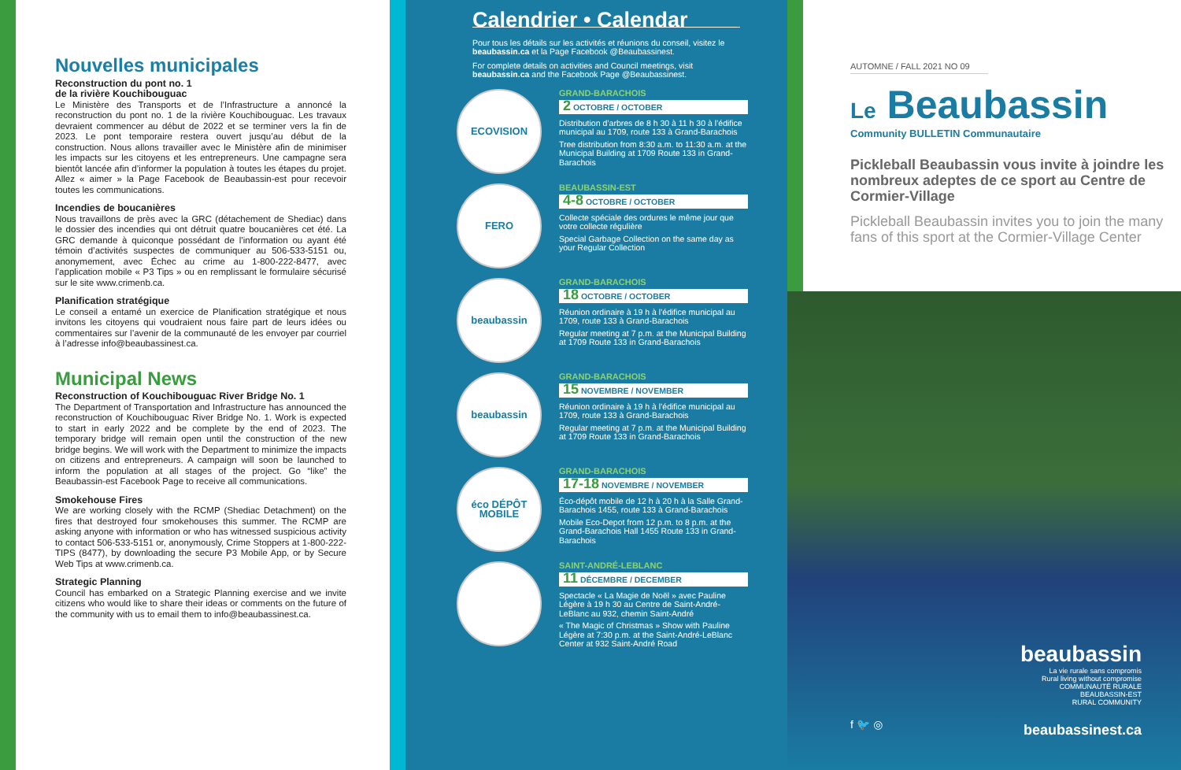Nouvelles municipales
Reconstruction du pont no. 1
de la rivière Kouchibouguac
Le Ministère des Transports et de l’Infrastructure a annoncé la reconstruction du pont no. 1 de la rivière Kouchibouguac. Les travaux devraient commencer au début de 2022 et se terminer vers la fin de 2023. Le pont temporaire restera ouvert jusqu’au début de la construction. Nous allons travailler avec le Ministère afin de minimiser les impacts sur les citoyens et les entrepreneurs. Une campagne sera bientôt lancée afin d’informer la population à toutes les étapes du projet. Allez « aimer » la Page Facebook de Beaubassin-est pour recevoir toutes les communications.
Incendies de boucanières
Nous travaillons de près avec la GRC (détachement de Shediac) dans le dossier des incendies qui ont détruit quatre boucanières cet été. La GRC demande à quiconque possédant de l’information ou ayant été témoin d’activités suspectes de communiquer au 506-533-5151 ou, anonymement, avec Échec au crime au 1-800-222-8477, avec l’application mobile « P3 Tips » ou en remplissant le formulaire sécurisé sur le site www.crimenb.ca.
Planification stratégique
Le conseil a entamé un exercice de Planification stratégique et nous invitons les citoyens qui voudraient nous faire part de leurs idées ou commentaires sur l’avenir de la communauté de les envoyer par courriel à l’adresse info@beaubassinest.ca.
Municipal News
Reconstruction of Kouchibouguac River Bridge No. 1
The Department of Transportation and Infrastructure has announced the reconstruction of Kouchibouguac River Bridge No. 1. Work is expected to start in early 2022 and be complete by the end of 2023. The temporary bridge will remain open until the construction of the new bridge begins. We will work with the Department to minimize the impacts on citizens and entrepreneurs. A campaign will soon be launched to inform the population at all stages of the project. Go “like” the Beaubassin-est Facebook Page to receive all communications.
Smokehouse Fires
We are working closely with the RCMP (Shediac Detachment) on the fires that destroyed four smokehouses this summer. The RCMP are asking anyone with information or who has witnessed suspicious activity to contact 506-533-5151 or, anonymously, Crime Stoppers at 1-800-222- TIPS (8477), by downloading the secure P3 Mobile App, or by Secure Web Tips at www.crimenb.ca.
Strategic Planning
Council has embarked on a Strategic Planning exercise and we invite citizens who would like to share their ideas or comments on the future of the community with us to email them to info@beaubassinest.ca.
Calendrier • Calendar
Pour tous les détails sur les activités et réunions du conseil, visitez le beaubassin.ca et la Page Facebook @Beaubassinest.
For complete details on activities and Council meetings, visit beaubassin.ca and the Facebook Page @Beaubassinest.
ECOVISION
GRAND-BARACHOIS
2 OCTOBRE / OCTOBER
Distribution d’arbres de 8 h 30 à 11 h 30 à l’édifice municipal au 1709, route 133 à Grand-Barachois
Tree distribution from 8:30 a.m. to 11:30 a.m. at the Municipal Building at 1709 Route 133 in Grand-Barachois
FERO
BEAUBASSIN-EST
4-8 OCTOBRE / OCTOBER
Collecte spéciale des ordures le même jour que votre collecte régulière
Special Garbage Collection on the same day as your Regular Collection
beaubassin
GRAND-BARACHOIS
18 OCTOBRE / OCTOBER
Réunion ordinaire à 19 h à l’édifice municipal au 1709, route 133 à Grand-Barachois
Regular meeting at 7 p.m. at the Municipal Building at 1709 Route 133 in Grand-Barachois
beaubassin
GRAND-BARACHOIS
15 NOVEMBRE / NOVEMBER
Réunion ordinaire à 19 h à l’édifice municipal au 1709, route 133 à Grand-Barachois
Regular meeting at 7 p.m. at the Municipal Building at 1709 Route 133 in Grand-Barachois
éco DÉPÔT MOBILE
GRAND-BARACHOIS
17-18 NOVEMBRE / NOVEMBER
Éco-dépôt mobile de 12 h à 20 h à la Salle Grand-Barachois 1455, route 133 à Grand-Barachois
Mobile Eco-Depot from 12 p.m. to 8 p.m. at the Grand-Barachois Hall 1455 Route 133 in Grand-Barachois
SAINT-ANDRÉ-LEBLANC
11 DÉCEMBRE / DECEMBER
Spectacle « La Magie de Noël » avec Pauline Légère à 19 h 30 au Centre de Saint-André-LeBlanc au 932, chemin Saint-André
« The Magic of Christmas » Show with Pauline Légère at 7:30 p.m. at the Saint-André-LeBlanc Center at 932 Saint-André Road
AUTOMNE / FALL 2021 NO 09
Le Beaubassin
Community BULLETIN Communautaire
Pickleball Beaubassin vous invite à joindre les nombreux adeptes de ce sport au Centre de Cormier-Village
Pickleball Beaubassin invites you to join the many fans of this sport at the Cormier-Village Center
f 🐦 ◎
beaubassin
La vie rurale sans compromis
Rural living without compromise
COMMUNAUTÉ RURALE
BEAUBASSIN-EST
RURAL COMMUNITY
beaubassinest.ca